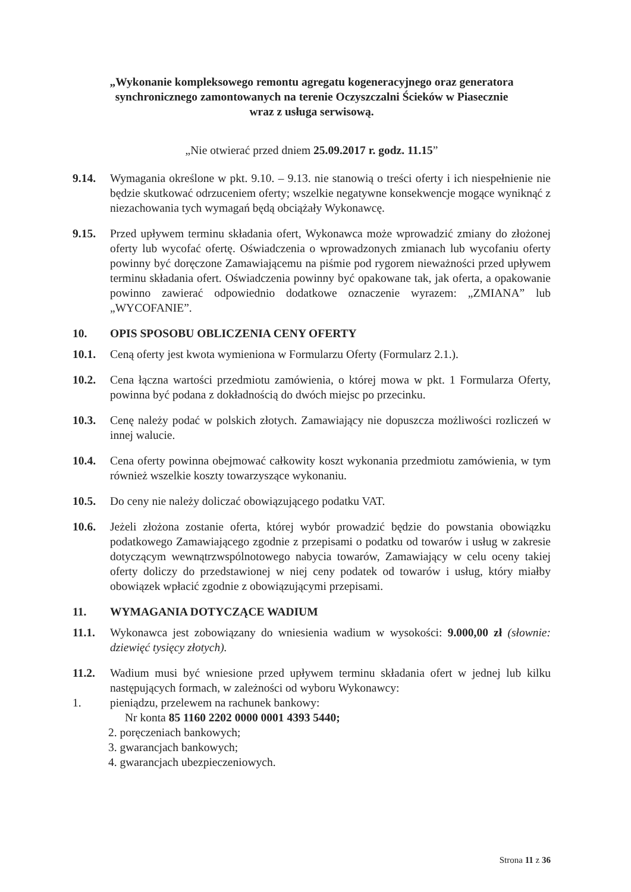„Wykonanie kompleksowego remontu agregatu kogeneracyjnego oraz generatora synchronicznego zamontowanych na terenie Oczyszczalni Ścieków w Piasecznie
wraz z usługa serwisową.
„Nie otwierać przed dniem 25.09.2017 r. godz. 11.15”
9.14. Wymagania określone w pkt. 9.10. – 9.13. nie stanowią o treści oferty i ich niespełnienie nie będzie skutkować odrzuceniem oferty; wszelkie negatywne konsekwencje mogące wyniknąć z niezachowania tych wymagań będą obciążały Wykonawcę.
9.15. Przed upływem terminu składania ofert, Wykonawca może wprowadzić zmiany do złożonej oferty lub wycofać ofertę. Oświadczenia o wprowadzonych zmianach lub wycofaniu oferty powinny być doręczone Zamawiającemu na piśmie pod rygorem nieważności przed upływem terminu składania ofert. Oświadczenia powinny być opakowane tak, jak oferta, a opakowanie powinno zawierać odpowiednio dodatkowe oznaczenie wyrazem: „ZMIANA” lub „WYCOFANIE”.
10. OPIS SPOSOBU OBLICZENIA CENY OFERTY
10.1. Ceną oferty jest kwota wymieniona w Formularzu Oferty (Formularz 2.1.).
10.2. Cena łączna wartości przedmiotu zamówienia, o której mowa w pkt. 1 Formularza Oferty, powinna być podana z dokładnością do dwóch miejsc po przecinku.
10.3. Cenę należy podać w polskich złotych. Zamawiający nie dopuszcza możliwości rozliczeń w innej walucie.
10.4. Cena oferty powinna obejmować całkowity koszt wykonania przedmiotu zamówienia, w tym również wszelkie koszty towarzyszące wykonaniu.
10.5. Do ceny nie należy doliczać obowiązującego podatku VAT.
10.6. Jeżeli złożona zostanie oferta, której wybór prowadzić będzie do powstania obowiązku podatkowego Zamawiającego zgodnie z przepisami o podatku od towarów i usług w zakresie dotyczącym wewnątrzwspólnotowego nabycia towarów, Zamawiający w celu oceny takiej oferty doliczy do przedstawionej w niej ceny podatek od towarów i usług, który miałby obowiązek wpłacić zgodnie z obowiązującymi przepisami.
11. WYMAGANIA DOTYCZĄCE WADIUM
11.1. Wykonawca jest zobowiązany do wniesienia wadium w wysokości: 9.000,00 zł (słownie: dziewięć tysięcy złotych).
11.2. Wadium musi być wniesione przed upływem terminu składania ofert w jednej lub kilku następujących formach, w zależności od wyboru Wykonawcy:
1. pieniądzu, przelewem na rachunek bankowy:
Nr konta 85 1160 2202 0000 0001 4393 5440;
2. poręczeniach bankowych;
3. gwarancjach bankowych;
4. gwarancjach ubezpieczeniowych.
Strona 11 z 36